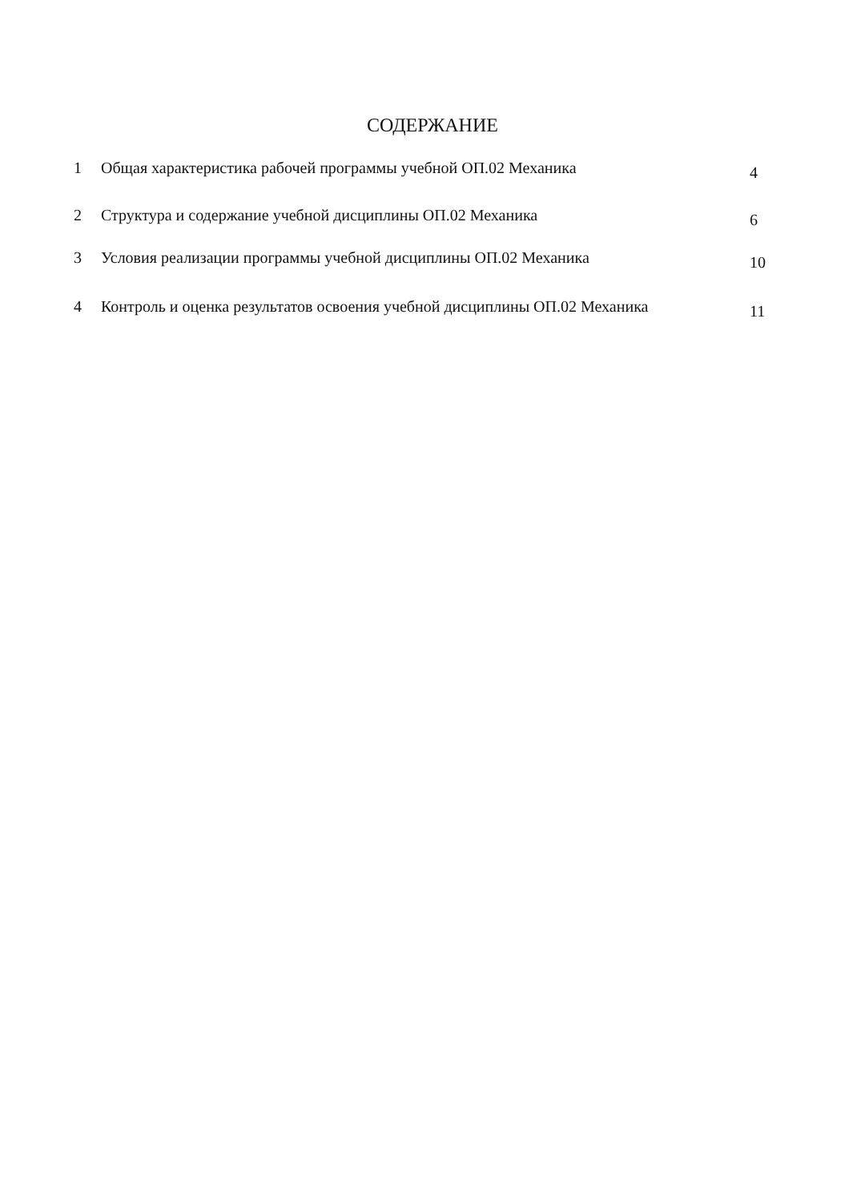СОДЕРЖАНИЕ
1 Общая характеристика рабочей программы учебной ОП.02 Механика 4
2 Структура и содержание учебной дисциплины ОП.02 Механика 6
3 Условия реализации программы учебной дисциплины ОП.02 Механика 10
4 Контроль и оценка результатов освоения учебной дисциплины ОП.02 Механика 11